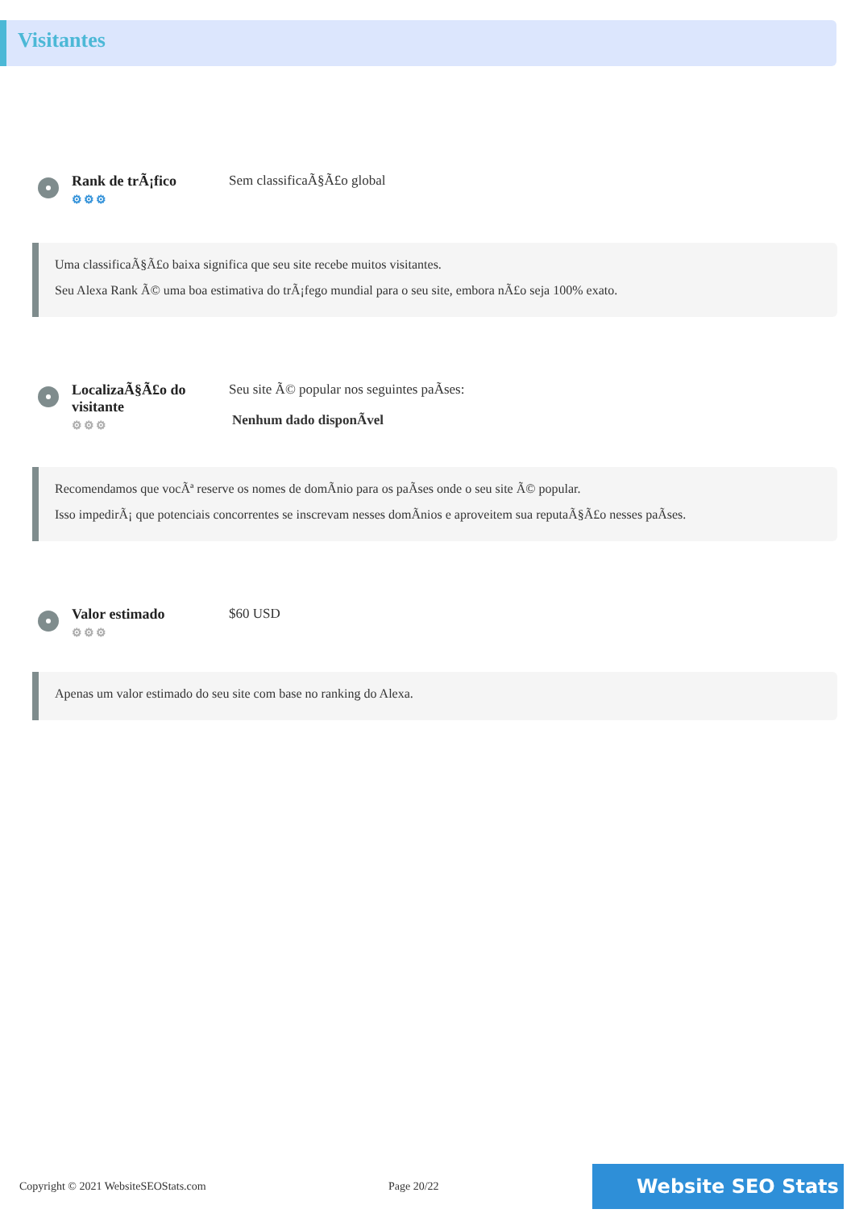Visitantes
Rank de trÃ¡fico
⚙⚙⚙
Sem classificaÃ§Ã£o global
Uma classificaÃ§Ã£o baixa significa que seu site recebe muitos visitantes.
Seu Alexa Rank Ã© uma boa estimativa do trÃ¡fego mundial para o seu site, embora nÃ£o seja 100% exato.
LocalizaÃ§Ã£o do visitante
⚙⚙⚙
Seu site Ã© popular nos seguintes paÃses:
Nenhum dado disponÃvel
Recomendamos que vocÃª reserve os nomes de domÃnio para os paÃses onde o seu site Ã© popular.
Isso impedirÃ¡ que potenciais concorrentes se inscrevam nesses domÃnios e aproveitem sua reputaÃ§Ã£o nesses paÃses.
Valor estimado
⚙⚙⚙
$60 USD
Apenas um valor estimado do seu site com base no ranking do Alexa.
Copyright © 2021 WebsiteSEOStats.com Page 20/22
Website SEO Stats